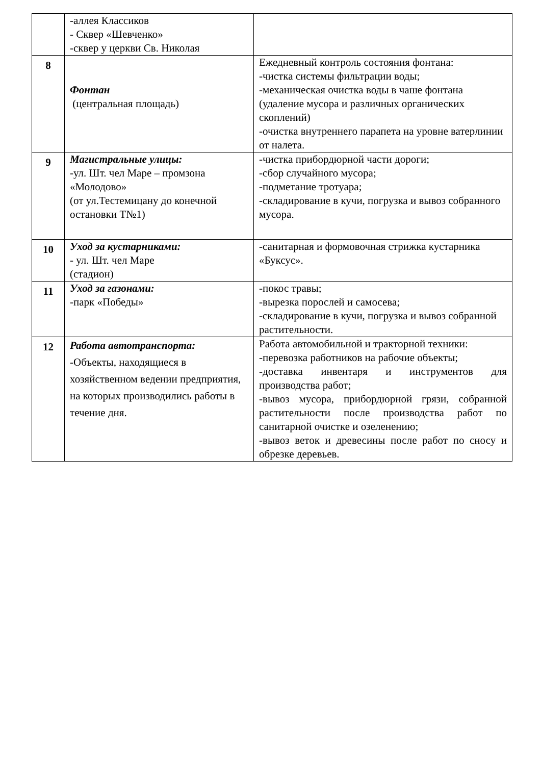| | -аллея Классиков - Сквер «Шевченко» -сквер у церкви Св. Николая | |
| 8 | Фонтан (центральная площадь) | Ежедневный контроль состояния фонтана: -чистка системы фильтрации воды; -механическая очистка воды в чаше фонтана (удаление мусора и различных органических скоплений) -очистка внутреннего парапета на уровне ватерлинии от налета. |
| 9 | Магистральные улицы: -ул. Шт. чел Маре – промзона «Молодово» (от ул.Тестемицану до конечной остановки Т№1) | -чистка прибордюрной части дороги; -сбор случайного мусора; -подметание тротуара; -складирование в кучи, погрузка и вывоз собранного мусора. |
| 10 | Уход за кустарниками: - ул. Шт. чел Маре (стадион) | -санитарная и формовочная стрижка кустарника «Буксус». |
| 11 | Уход за газонами: -парк «Победы» | -покос травы; -вырезка порослей и самосева; -складирование в кучи, погрузка и вывоз собранной растительности. |
| 12 | Работа автотранспорта: -Объекты, находящиеся в хозяйственном ведении предприятия, на которых производились работы в течение дня. | Работа автомобильной и тракторной техники: -перевозка работников на рабочие объекты; -доставка инвентаря и инструментов для производства работ; -вывоз мусора, прибордюрной грязи, собранной растительности после производства работ по санитарной очистке и озеленению; -вывоз веток и древесины после работ по сносу и обрезке деревьев. |